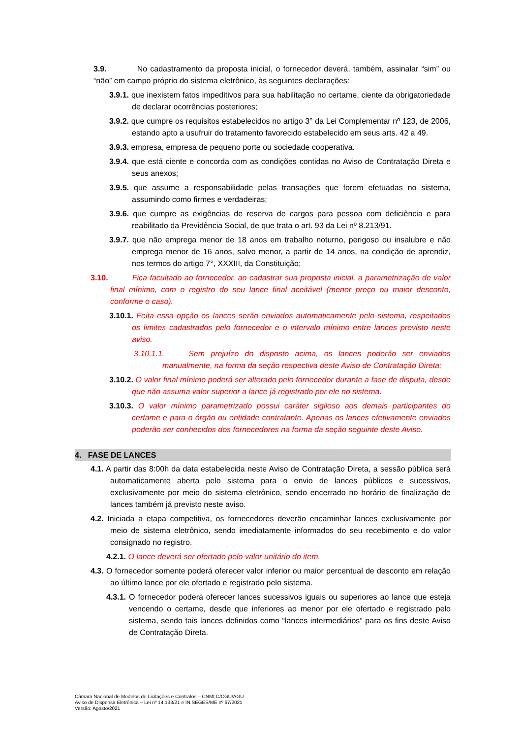3.9. No cadastramento da proposta inicial, o fornecedor deverá, também, assinalar “sim” ou “não” em campo próprio do sistema eletrônico, às seguintes declarações:
3.9.1. que inexistem fatos impeditivos para sua habilitação no certame, ciente da obrigatoriedade de declarar ocorrências posteriores;
3.9.2. que cumpre os requisitos estabelecidos no artigo 3° da Lei Complementar nº 123, de 2006, estando apto a usufruir do tratamento favorecido estabelecido em seus arts. 42 a 49.
3.9.3. empresa, empresa de pequeno porte ou sociedade cooperativa.
3.9.4. que está ciente e concorda com as condições contidas no Aviso de Contratação Direta e seus anexos;
3.9.5. que assume a responsabilidade pelas transações que forem efetuadas no sistema, assumindo como firmes e verdadeiras;
3.9.6. que cumpre as exigências de reserva de cargos para pessoa com deficiência e para reabilitado da Previdência Social, de que trata o art. 93 da Lei nº 8.213/91.
3.9.7. que não emprega menor de 18 anos em trabalho noturno, perigoso ou insalubre e não emprega menor de 16 anos, salvo menor, a partir de 14 anos, na condição de aprendiz, nos termos do artigo 7°, XXXIII, da Constituição;
3.10. Fica facultado ao fornecedor, ao cadastrar sua proposta inicial, a parametrização de valor final mínimo, com o registro do seu lance final aceitável (menor preço ou maior desconto, conforme o caso).
3.10.1. Feita essa opção os lances serão enviados automaticamente pelo sistema, respeitados os limites cadastrados pelo fornecedor e o intervalo mínimo entre lances previsto neste aviso.
3.10.1.1. Sem prejuízo do disposto acima, os lances poderão ser enviados manualmente, na forma da seção respectiva deste Aviso de Contratação Direta;
3.10.2. O valor final mínimo poderá ser alterado pelo fornecedor durante a fase de disputa, desde que não assuma valor superior a lance já registrado por ele no sistema.
3.10.3. O valor mínimo parametrizado possui caráter sigiloso aos demais participantes do certame e para o órgão ou entidade contratante. Apenas os lances efetivamente enviados poderão ser conhecidos dos fornecedores na forma da seção seguinte deste Aviso.
4. FASE DE LANCES
4.1. A partir das 8:00h da data estabelecida neste Aviso de Contratação Direta, a sessão pública será automaticamente aberta pelo sistema para o envio de lances públicos e sucessivos, exclusivamente por meio do sistema eletrônico, sendo encerrado no horário de finalização de lances também já previsto neste aviso.
4.2. Iniciada a etapa competitiva, os fornecedores deverão encaminhar lances exclusivamente por meio de sistema eletrônico, sendo imediatamente informados do seu recebimento e do valor consignado no registro.
4.2.1. O lance deverá ser ofertado pelo valor unitário do item.
4.3. O fornecedor somente poderá oferecer valor inferior ou maior percentual de desconto em relação ao último lance por ele ofertado e registrado pelo sistema.
4.3.1. O fornecedor poderá oferecer lances sucessivos iguais ou superiores ao lance que esteja vencendo o certame, desde que inferiores ao menor por ele ofertado e registrado pelo sistema, sendo tais lances definidos como “lances intermediários” para os fins deste Aviso de Contratação Direta.
Câmara Nacional de Modelos de Licitações e Contratos – CNMLC/CGU/AGU
Aviso de Dispensa Eletrônica – Lei nº 14.133/21 e IN SEGES/ME nº 67/2021
Versão: Agosto/2021